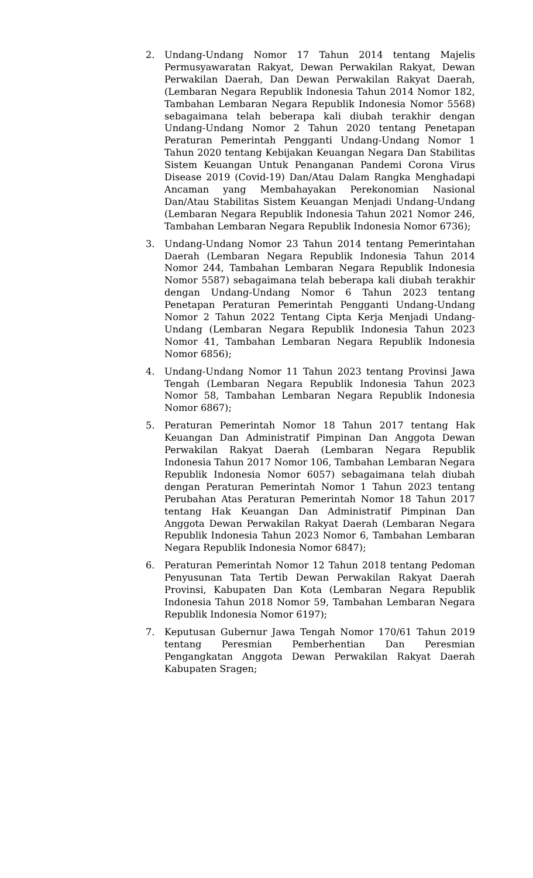2. Undang-Undang Nomor 17 Tahun 2014 tentang Majelis Permusyawaratan Rakyat, Dewan Perwakilan Rakyat, Dewan Perwakilan Daerah, Dan Dewan Perwakilan Rakyat Daerah, (Lembaran Negara Republik Indonesia Tahun 2014 Nomor 182, Tambahan Lembaran Negara Republik Indonesia Nomor 5568) sebagaimana telah beberapa kali diubah terakhir dengan Undang-Undang Nomor 2 Tahun 2020 tentang Penetapan Peraturan Pemerintah Pengganti Undang-Undang Nomor 1 Tahun 2020 tentang Kebijakan Keuangan Negara Dan Stabilitas Sistem Keuangan Untuk Penanganan Pandemi Corona Virus Disease 2019 (Covid-19) Dan/Atau Dalam Rangka Menghadapi Ancaman yang Membahayakan Perekonomian Nasional Dan/Atau Stabilitas Sistem Keuangan Menjadi Undang-Undang (Lembaran Negara Republik Indonesia Tahun 2021 Nomor 246, Tambahan Lembaran Negara Republik Indonesia Nomor 6736);
3. Undang-Undang Nomor 23 Tahun 2014 tentang Pemerintahan Daerah (Lembaran Negara Republik Indonesia Tahun 2014 Nomor 244, Tambahan Lembaran Negara Republik Indonesia Nomor 5587) sebagaimana telah beberapa kali diubah terakhir dengan Undang-Undang Nomor 6 Tahun 2023 tentang Penetapan Peraturan Pemerintah Pengganti Undang-Undang Nomor 2 Tahun 2022 Tentang Cipta Kerja Menjadi Undang-Undang (Lembaran Negara Republik Indonesia Tahun 2023 Nomor 41, Tambahan Lembaran Negara Republik Indonesia Nomor 6856);
4. Undang-Undang Nomor 11 Tahun 2023 tentang Provinsi Jawa Tengah (Lembaran Negara Republik Indonesia Tahun 2023 Nomor 58, Tambahan Lembaran Negara Republik Indonesia Nomor 6867);
5. Peraturan Pemerintah Nomor 18 Tahun 2017 tentang Hak Keuangan Dan Administratif Pimpinan Dan Anggota Dewan Perwakilan Rakyat Daerah (Lembaran Negara Republik Indonesia Tahun 2017 Nomor 106, Tambahan Lembaran Negara Republik Indonesia Nomor 6057) sebagaimana telah diubah dengan Peraturan Pemerintah Nomor 1 Tahun 2023 tentang Perubahan Atas Peraturan Pemerintah Nomor 18 Tahun 2017 tentang Hak Keuangan Dan Administratif Pimpinan Dan Anggota Dewan Perwakilan Rakyat Daerah (Lembaran Negara Republik Indonesia Tahun 2023 Nomor 6, Tambahan Lembaran Negara Republik Indonesia Nomor 6847);
6. Peraturan Pemerintah Nomor 12 Tahun 2018 tentang Pedoman Penyusunan Tata Tertib Dewan Perwakilan Rakyat Daerah Provinsi, Kabupaten Dan Kota (Lembaran Negara Republik Indonesia Tahun 2018 Nomor 59, Tambahan Lembaran Negara Republik Indonesia Nomor 6197);
7. Keputusan Gubernur Jawa Tengah Nomor 170/61 Tahun 2019 tentang Peresmian Pemberhentian Dan Peresmian Pengangkatan Anggota Dewan Perwakilan Rakyat Daerah Kabupaten Sragen;